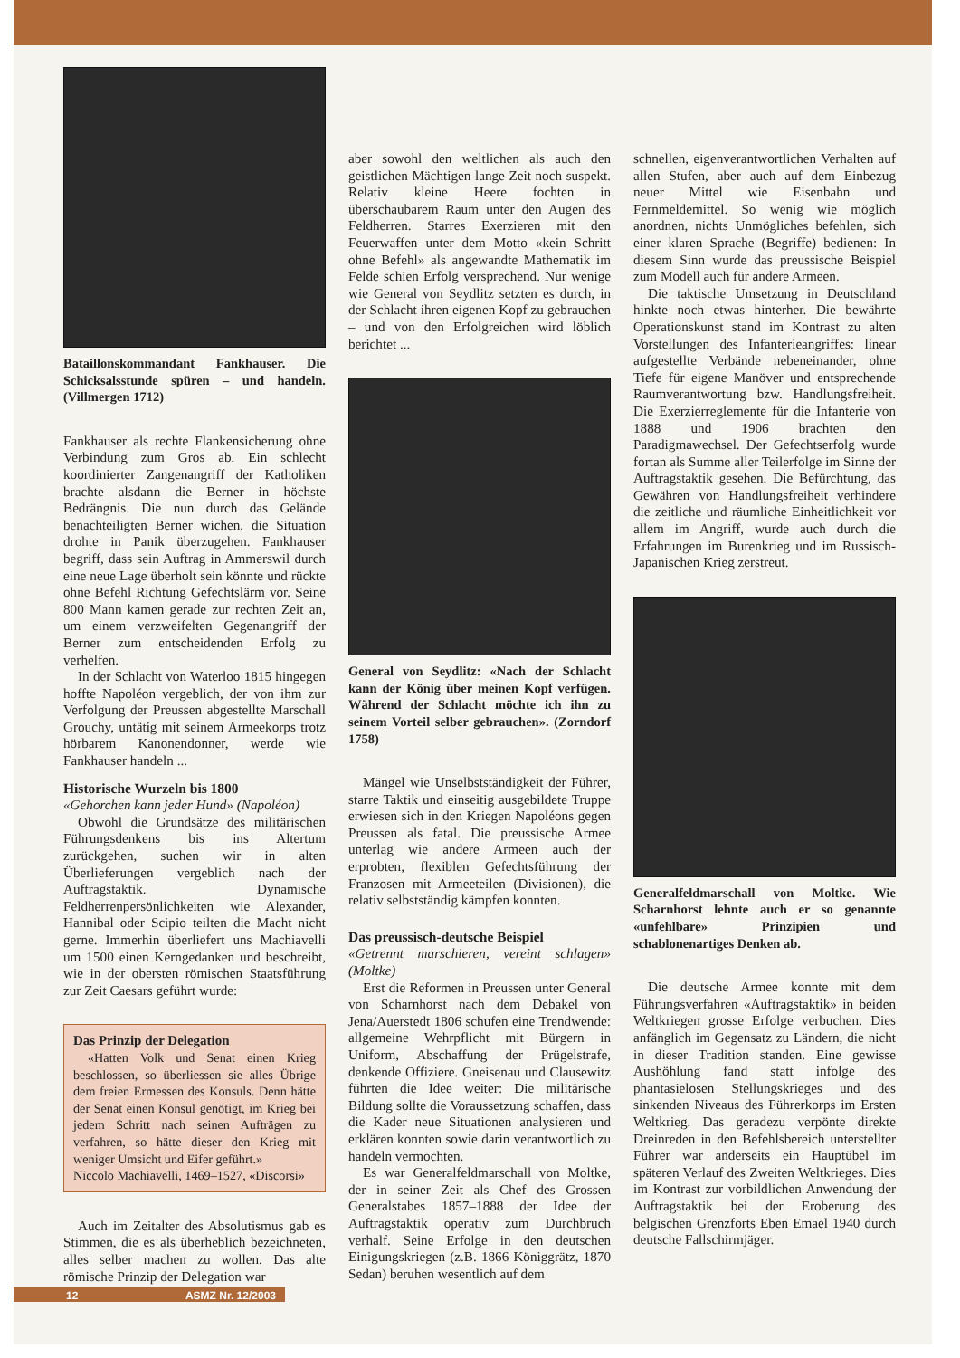Bataillonskommandant Fankhauser. Die Schicksalsstunde spüren – und handeln. (Villmergen 1712)
Fankhauser als rechte Flankensicherung ohne Verbindung zum Gros ab. Ein schlecht koordinierter Zangenangriff der Katholiken brachte alsdann die Berner in höchste Bedrängnis. Die nun durch das Gelände benachteiligten Berner wichen, die Situation drohte in Panik überzugehen. Fankhauser begriff, dass sein Auftrag in Ammerswil durch eine neue Lage überholt sein könnte und rückte ohne Befehl Richtung Gefechtslärm vor. Seine 800 Mann kamen gerade zur rechten Zeit an, um einem verzweifelten Gegenangriff der Berner zum entscheidenden Erfolg zu verhelfen.
In der Schlacht von Waterloo 1815 hingegen hoffte Napoléon vergeblich, der von ihm zur Verfolgung der Preussen abgestellte Marschall Grouchy, untätig mit seinem Armeekorps trotz hörbarem Kanonendonner, werde wie Fankhauser handeln ...
Historische Wurzeln bis 1800
«Gehorchen kann jeder Hund» (Napoléon)
Obwohl die Grundsätze des militärischen Führungsdenkens bis ins Altertum zurückgehen, suchen wir in alten Überlieferungen vergeblich nach der Auftragstaktik. Dynamische Feldherrenpersönlichkeiten wie Alexander, Hannibal oder Scipio teilten die Macht nicht gerne. Immerhin überliefert uns Machiavelli um 1500 einen Kerngedanken und beschreibt, wie in der obersten römischen Staatsführung zur Zeit Caesars geführt wurde:
Das Prinzip der Delegation
«Hatten Volk und Senat einen Krieg beschlossen, so überliessen sie alles Übrige dem freien Ermessen des Konsuls. Denn hätte der Senat einen Konsul genötigt, im Krieg bei jedem Schritt nach seinen Aufträgen zu verfahren, so hätte dieser den Krieg mit weniger Umsicht und Eifer geführt.»
Niccolo Machiavelli, 1469–1527, «Discorsi»
Auch im Zeitalter des Absolutismus gab es Stimmen, die es als überheblich bezeichneten, alles selber machen zu wollen. Das alte römische Prinzip der Delegation war
aber sowohl den weltlichen als auch den geistlichen Mächtigen lange Zeit noch suspekt. Relativ kleine Heere fochten in überschaubarem Raum unter den Augen des Feldherren. Starres Exerzieren mit den Feuerwaffen unter dem Motto «kein Schritt ohne Befehl» als angewandte Mathematik im Felde schien Erfolg versprechend. Nur wenige wie General von Seydlitz setzten es durch, in der Schlacht ihren eigenen Kopf zu gebrauchen – und von den Erfolgreichen wird löblich berichtet ...
General von Seydlitz: «Nach der Schlacht kann der König über meinen Kopf verfügen. Während der Schlacht möchte ich ihn zu seinem Vorteil selber gebrauchen». (Zorndorf 1758)
Mängel wie Unselbstständigkeit der Führer, starre Taktik und einseitig ausgebildete Truppe erwiesen sich in den Kriegen Napoléons gegen Preussen als fatal. Die preussische Armee unterlag wie andere Armeen auch der erprobten, flexiblen Gefechtsführung der Franzosen mit Armeeteilen (Divisionen), die relativ selbstständig kämpfen konnten.
Das preussisch-deutsche Beispiel
«Getrennt marschieren, vereint schlagen» (Moltke)
Erst die Reformen in Preussen unter General von Scharnhorst nach dem Debakel von Jena/Auerstedt 1806 schufen eine Trendwende: allgemeine Wehrpflicht mit Bürgern in Uniform, Abschaffung der Prügelstrafe, denkende Offiziere. Gneisenau und Clausewitz führten die Idee weiter: Die militärische Bildung sollte die Voraussetzung schaffen, dass die Kader neue Situationen analysieren und erklären konnten sowie darin verantwortlich zu handeln vermochten.
Es war Generalfeldmarschall von Moltke, der in seiner Zeit als Chef des Grossen Generalstabes 1857–1888 der Idee der Auftragstaktik operativ zum Durchbruch verhalf. Seine Erfolge in den deutschen Einigungskriegen (z.B. 1866 Königgrätz, 1870 Sedan) beruhen wesentlich auf dem
schnellen, eigenverantwortlichen Verhalten auf allen Stufen, aber auch auf dem Einbezug neuer Mittel wie Eisenbahn und Fernmeldemittel. So wenig wie möglich anordnen, nichts Unmögliches befehlen, sich einer klaren Sprache (Begriffe) bedienen: In diesem Sinn wurde das preussische Beispiel zum Modell auch für andere Armeen.
Die taktische Umsetzung in Deutschland hinkte noch etwas hinterher. Die bewährte Operationskunst stand im Kontrast zu alten Vorstellungen des Infanterieangriffes: linear aufgestellte Verbände nebeneinander, ohne Tiefe für eigene Manöver und entsprechende Raumverantwortung bzw. Handlungsfreiheit. Die Exerzierreglemente für die Infanterie von 1888 und 1906 brachten den Paradigmawechsel. Der Gefechtserfolg wurde fortan als Summe aller Teilerfolge im Sinne der Auftragstaktik gesehen. Die Befürchtung, das Gewähren von Handlungsfreiheit verhindere die zeitliche und räumliche Einheitlichkeit vor allem im Angriff, wurde auch durch die Erfahrungen im Burenkrieg und im Russisch-Japanischen Krieg zerstreut.
Generalfeldmarschall von Moltke. Wie Scharnhorst lehnte auch er so genannte «unfehlbare» Prinzipien und schablonenartiges Denken ab.
Die deutsche Armee konnte mit dem Führungsverfahren «Auftragstaktik» in beiden Weltkriegen grosse Erfolge verbuchen. Dies anfänglich im Gegensatz zu Ländern, die nicht in dieser Tradition standen. Eine gewisse Aushöhlung fand statt infolge des phantasielosen Stellungskrieges und des sinkenden Niveaus des Führerkorps im Ersten Weltkrieg. Das geradezu verpönte direkte Dreinreden in den Befehlsbereich unterstellter Führer war anderseits ein Hauptübel im späteren Verlauf des Zweiten Weltkrieges. Dies im Kontrast zur vorbildlichen Anwendung der Auftragstaktik bei der Eroberung des belgischen Grenzforts Eben Emael 1940 durch deutsche Fallschirmjäger.
12 ASMZ Nr. 12/2003